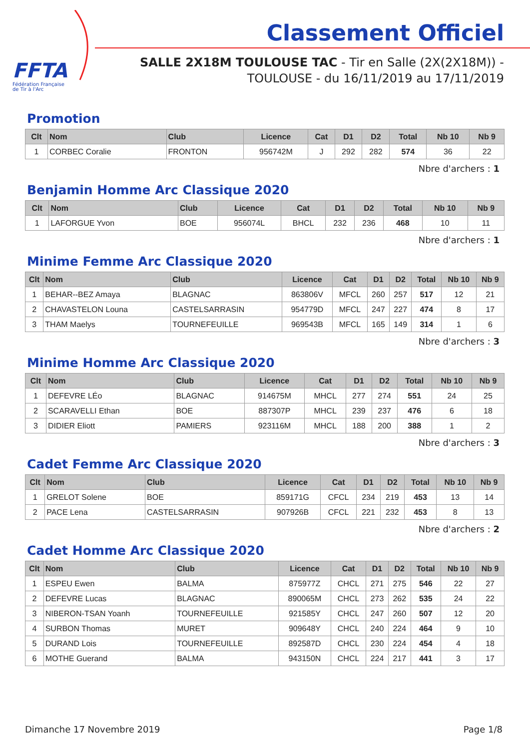FFTA
Fédération Française
de Tir à l'Arc
Classement Officiel
SALLE 2X18M TOULOUSE TAC - Tir en Salle (2X(2X18M)) - TOULOUSE - du 16/11/2019 au 17/11/2019
Promotion
| Clt | Nom | Club | Licence | Cat | D1 | D2 | Total | Nb 10 | Nb 9 |
| --- | --- | --- | --- | --- | --- | --- | --- | --- | --- |
| 1 | CORBEC Coralie | FRONTON | 956742M | J | 292 | 282 | 574 | 36 | 22 |
Nbre d'archers : 1
Benjamin Homme Arc Classique 2020
| Clt | Nom | Club | Licence | Cat | D1 | D2 | Total | Nb 10 | Nb 9 |
| --- | --- | --- | --- | --- | --- | --- | --- | --- | --- |
| 1 | LAFORGUE Yvon | BOE | 956074L | BHCL | 232 | 236 | 468 | 10 | 11 |
Nbre d'archers : 1
Minime Femme Arc Classique 2020
| Clt | Nom | Club | Licence | Cat | D1 | D2 | Total | Nb 10 | Nb 9 |
| --- | --- | --- | --- | --- | --- | --- | --- | --- | --- |
| 1 | BEHAR--BEZ Amaya | BLAGNAC | 863806V | MFCL | 260 | 257 | 517 | 12 | 21 |
| 2 | CHAVASTELON Louna | CASTELSARRASIN | 954779D | MFCL | 247 | 227 | 474 | 8 | 17 |
| 3 | THAM Maelys | TOURNEFEUILLE | 969543B | MFCL | 165 | 149 | 314 | 1 | 6 |
Nbre d'archers : 3
Minime Homme Arc Classique 2020
| Clt | Nom | Club | Licence | Cat | D1 | D2 | Total | Nb 10 | Nb 9 |
| --- | --- | --- | --- | --- | --- | --- | --- | --- | --- |
| 1 | DEFEVRE LÉo | BLAGNAC | 914675M | MHCL | 277 | 274 | 551 | 24 | 25 |
| 2 | SCARAVELLI Ethan | BOE | 887307P | MHCL | 239 | 237 | 476 | 6 | 18 |
| 3 | DIDIER Eliott | PAMIERS | 923116M | MHCL | 188 | 200 | 388 | 1 | 2 |
Nbre d'archers : 3
Cadet Femme Arc Classique 2020
| Clt | Nom | Club | Licence | Cat | D1 | D2 | Total | Nb 10 | Nb 9 |
| --- | --- | --- | --- | --- | --- | --- | --- | --- | --- |
| 1 | GRELOT Solene | BOE | 859171G | CFCL | 234 | 219 | 453 | 13 | 14 |
| 2 | PACE Lena | CASTELSARRASIN | 907926B | CFCL | 221 | 232 | 453 | 8 | 13 |
Nbre d'archers : 2
Cadet Homme Arc Classique 2020
| Clt | Nom | Club | Licence | Cat | D1 | D2 | Total | Nb 10 | Nb 9 |
| --- | --- | --- | --- | --- | --- | --- | --- | --- | --- |
| 1 | ESPEU Ewen | BALMA | 875977Z | CHCL | 271 | 275 | 546 | 22 | 27 |
| 2 | DEFEVRE Lucas | BLAGNAC | 890065M | CHCL | 273 | 262 | 535 | 24 | 22 |
| 3 | NIBERON-TSAN Yoanh | TOURNEFEUILLE | 921585Y | CHCL | 247 | 260 | 507 | 12 | 20 |
| 4 | SURBON Thomas | MURET | 909648Y | CHCL | 240 | 224 | 464 | 9 | 10 |
| 5 | DURAND Lois | TOURNEFEUILLE | 892587D | CHCL | 230 | 224 | 454 | 4 | 18 |
| 6 | MOTHE Guerand | BALMA | 943150N | CHCL | 224 | 217 | 441 | 3 | 17 |
Dimanche 17 Novembre 2019 Page 1/8